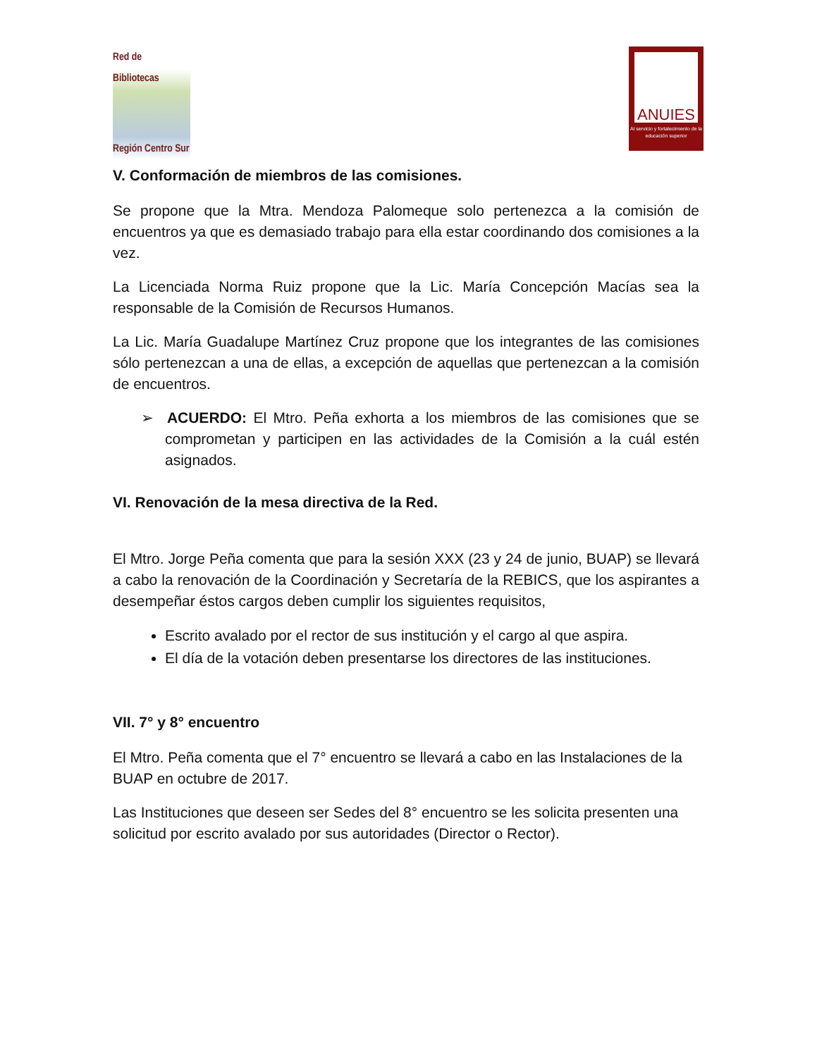Red de Bibliotecas
Región Centro Sur
ANUIES
Al servicio y fortalecimiento de la educación superior
V. Conformación de miembros de las comisiones.
Se propone que la Mtra. Mendoza Palomeque solo pertenezca a la comisión de encuentros ya que es demasiado trabajo para ella estar coordinando dos comisiones a la vez.
La Licenciada Norma Ruiz propone que la Lic. María Concepción Macías sea la responsable de la Comisión de Recursos Humanos.
La Lic. María Guadalupe Martínez Cruz propone que los integrantes de las comisiones sólo pertenezcan a una de ellas, a excepción de aquellas que pertenezcan a la comisión de encuentros.
➢ ACUERDO: El Mtro. Peña exhorta a los miembros de las comisiones que se comprometan y participen en las actividades de la Comisión a la cuál estén asignados.
VI. Renovación de la mesa directiva de la Red.
El Mtro. Jorge Peña comenta que para la sesión XXX (23 y 24 de junio, BUAP) se llevará a cabo la renovación de la Coordinación y Secretaría de la REBICS, que los aspirantes a desempeñar éstos cargos deben cumplir los siguientes requisitos,
Escrito avalado por el rector de sus institución y el cargo al que aspira.
El día de la votación deben presentarse los directores de las instituciones.
VII. 7° y 8° encuentro
El Mtro. Peña comenta que el 7° encuentro se llevará a cabo en las Instalaciones de la BUAP en octubre de 2017.
Las Instituciones que deseen ser Sedes del 8° encuentro se les solicita presenten una solicitud por escrito avalado por sus autoridades (Director o Rector).